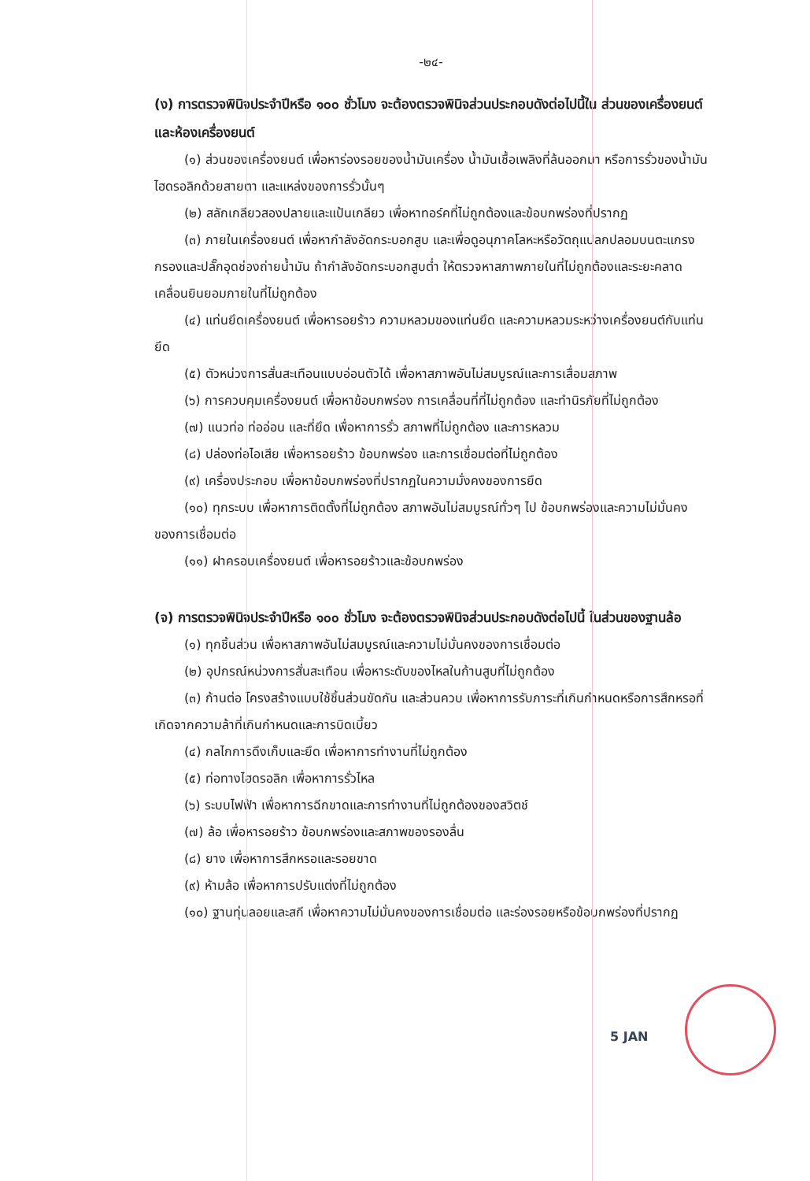-๒๔-
(ง) การตรวจพินิจประจำปีหรือ ๑๐๐ ชั่วโมง จะต้องตรวจพินิจส่วนประกอบดังต่อไปนี้ใน ส่วนของเครื่องยนต์และห้องเครื่องยนต์
(๑) ส่วนของเครื่องยนต์ เพื่อหาร่องรอยของน้ำมันเครื่อง น้ำมันเชื้อเพลิงที่ล้นออกมา หรือการรั่วของน้ำมันไฮดรอลิกด้วยสายตา และแหล่งของการรั่วนั้นๆ
(๒) สลักเกลียวสองปลายและแป้นเกลียว เพื่อหาทอร์คที่ไม่ถูกต้องและข้อบกพร่องที่ปรากฏ
(๓) ภายในเครื่องยนต์ เพื่อหากำลังอัดกระบอกสูบ และเพื่อดูอนุภาคโลหะหรือวัตถุแปลกปลอมบนตะแกรงกรองและปลั๊กอุดช่องถ่ายน้ำมัน ถ้ากำลังอัดกระบอกสูบต่ำ ให้ตรวจหาสภาพภายในที่ไม่ถูกต้องและระยะคลาดเคลื่อนยินยอมภายในที่ไม่ถูกต้อง
(๔) แท่นยึดเครื่องยนต์ เพื่อหารอยร้าว ความหลวมของแท่นยึด และความหลวมระหว่างเครื่องยนต์กับแท่นยึด
(๕) ตัวหน่วงการสั่นสะเทือนแบบอ่อนตัวได้ เพื่อหาสภาพอันไม่สมบูรณ์และการเสื่อมสภาพ
(๖) การควบคุมเครื่องยนต์ เพื่อหาข้อบกพร่อง การเคลื่อนที่ที่ไม่ถูกต้อง และทำนิรภัยที่ไม่ถูกต้อง
(๗) แนวท่อ ท่ออ่อน และที่ยึด เพื่อหาการรั่ว สภาพที่ไม่ถูกต้อง และการหลวม
(๘) ปล่องท่อไอเสีย เพื่อหารอยร้าว ข้อบกพร่อง และการเชื่อมต่อที่ไม่ถูกต้อง
(๙) เครื่องประกอบ เพื่อหาข้อบกพร่องที่ปรากฏในความมั่งคงของการยึด
(๑๐) ทุกระบบ เพื่อหาการติดตั้งที่ไม่ถูกต้อง สภาพอันไม่สมบูรณ์ทั่วๆ ไป ข้อบกพร่องและความไม่มั่นคงของการเชื่อมต่อ
(๑๑) ฝาครอบเครื่องยนต์ เพื่อหารอยร้าวและข้อบกพร่อง
(จ) การตรวจพินิจประจำปีหรือ ๑๐๐ ชั่วโมง จะต้องตรวจพินิจส่วนประกอบดังต่อไปนี้ ในส่วนของฐานล้อ
(๑) ทุกชิ้นส่วน เพื่อหาสภาพอันไม่สมบูรณ์และความไม่มั่นคงของการเชื่อมต่อ
(๒) อุปกรณ์หน่วงการสั่นสะเทือน เพื่อหาระดับของไหลในก้านสูบที่ไม่ถูกต้อง
(๓) ก้านต่อ โครงสร้างแบบใช้ชิ้นส่วนขัดกัน และส่วนควบ เพื่อหาการรับภาระที่เกินกำหนดหรือการสึกหรอที่เกิดจากความล้าที่เกินกำหนดและการบิดเบี้ยว
(๔) กลไกการดึงเก็บและยึด เพื่อหาการทำงานที่ไม่ถูกต้อง
(๕) ท่อทางไฮดรอลิก เพื่อหาการรั่วไหล
(๖) ระบบไฟฟ้า เพื่อหาการฉีกขาดและการทำงานที่ไม่ถูกต้องของสวิตช์
(๗) ล้อ เพื่อหารอยร้าว ข้อบกพร่องและสภาพของรองลื่น
(๘) ยาง เพื่อหาการสึกหรอและรอยขาด
(๙) ห้ามล้อ เพื่อหาการปรับแต่งที่ไม่ถูกต้อง
(๑๐) ฐานทุ่นลอยและสกี เพื่อหาความไม่มั่นคงของการเชื่อมต่อ และร่องรอยหรือข้อบกพร่องที่ปรากฏ
5 JAN